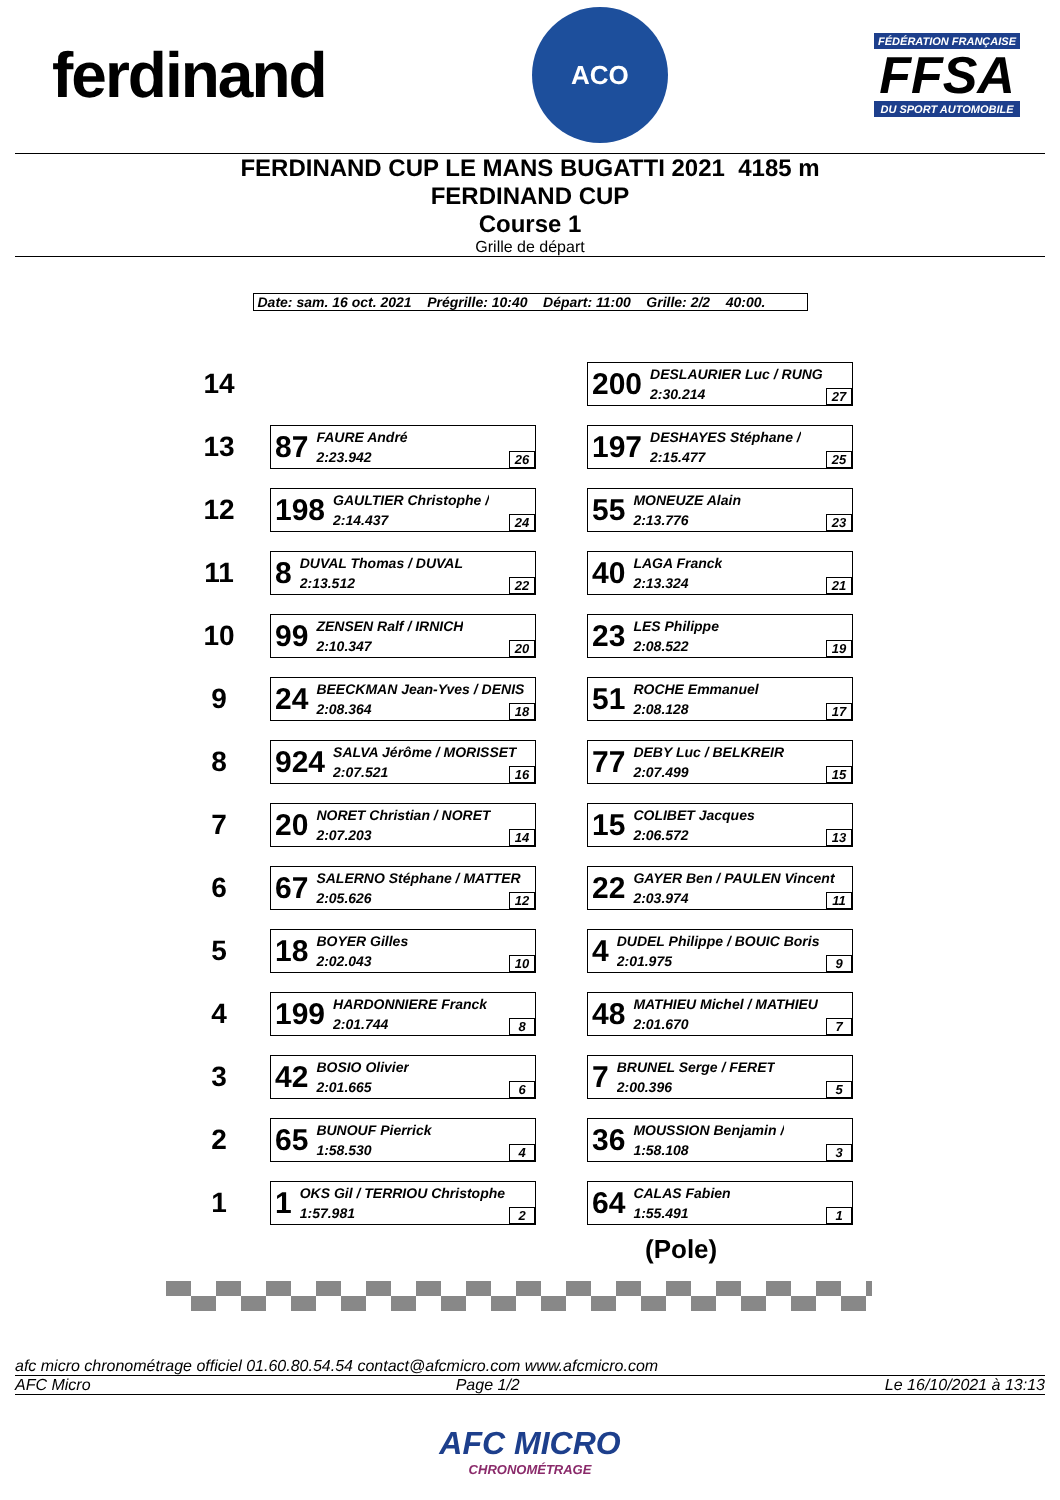ferdinand
ACO
FÉDÉRATION FRANÇAISE
FFSA
DU SPORT AUTOMOBILE
FERDINAND CUP LE MANS BUGATTI 2021 4185 m
FERDINAND CUP
Course 1
Grille de départ
Date: sam. 16 oct. 2021 Prégrille: 10:40 Départ: 11:00 Grille: 2/2 40:00.
| 14 | | | 200 DESLAURIER Luc / RUNG 2:30.214 27 |
| 13 | 87 FAURE André 2:23.942 26 | | 197 DESHAYES Stéphane / 2:15.477 25 |
| 12 | 198 GAULTIER Christophe / 2:14.437 24 | | 55 MONEUZE Alain 2:13.776 23 |
| 11 | 8 DUVAL Thomas / DUVAL 2:13.512 22 | | 40 LAGA Franck 2:13.324 21 |
| 10 | 99 ZENSEN Ralf / IRNICH 2:10.347 20 | | 23 LES Philippe 2:08.522 19 |
| 9 | 24 BEECKMAN Jean-Yves / DENIS 2:08.364 18 | | 51 ROCHE Emmanuel 2:08.128 17 |
| 8 | 924 SALVA Jérôme / MORISSET 2:07.521 16 | | 77 DEBY Luc / BELKREIR 2:07.499 15 |
| 7 | 20 NORET Christian / NORET 2:07.203 14 | | 15 COLIBET Jacques 2:06.572 13 |
| 6 | 67 SALERNO Stéphane / MATTER 2:05.626 12 | | 22 GAYER Ben / PAULEN Vincent 2:03.974 11 |
| 5 | 18 BOYER Gilles 2:02.043 10 | | 4 DUDEL Philippe / BOUIC Boris 2:01.975 9 |
| 4 | 199 HARDONNIERE Franck 2:01.744 8 | | 48 MATHIEU Michel / MATHIEU 2:01.670 7 |
| 3 | 42 BOSIO Olivier 2:01.665 6 | | 7 BRUNEL Serge / FERET 2:00.396 5 |
| 2 | 65 BUNOUF Pierrick 1:58.530 4 | | 36 MOUSSION Benjamin / 1:58.108 3 |
| 1 | 1 OKS Gil / TERRIOU Christophe 1:57.981 2 | | 64 CALAS Fabien 1:55.491 1 |
(Pole)
afc micro chronométrage officiel 01.60.80.54.54 contact@afcmicro.com www.afcmicro.com
AFC Micro Page 1/2 Le 16/10/2021 à 13:13
AFC MICRO
CHRONOMÉTRAGE